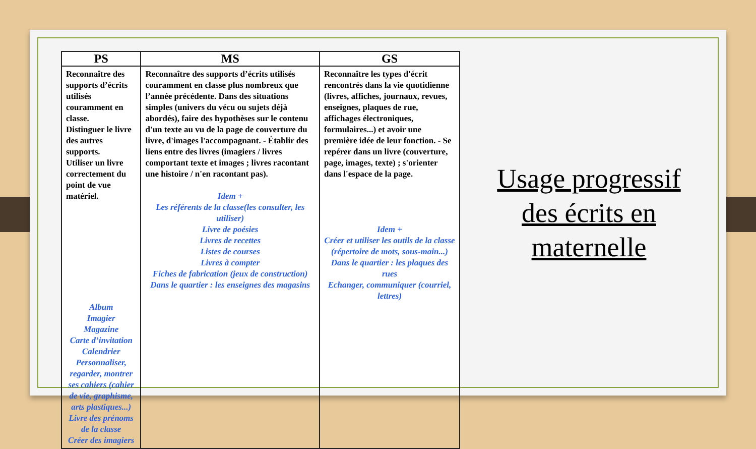| PS | MS | GS |
| --- | --- | --- |
| Reconnaître des supports d’écrits utilisés couramment en classe. Distinguer le livre des autres supports. Utiliser un livre correctement du point de vue matériel. Album Imagier Magazine Carte d’invitation Calendrier Personnaliser, regarder, montrer ses cahiers (cahier de vie, graphisme, arts plastiques...) Livre des prénoms de la classe Créer des imagiers | Reconnaître des supports d’écrits utilisés couramment en classe plus nombreux que l’année précédente. Dans des situations simples (univers du vécu ou sujets déjà abordés), faire des hypothèses sur le contenu d'un texte au vu de la page de couverture du livre, d'images l'accompagnant. - Établir des liens entre des livres (imagiers / livres comportant texte et images ; livres racontant une histoire / n'en racontant pas). Idem + Les référents de la classe(les consulter, les utiliser) Livre de poésies Livres de recettes Listes de courses Livres à compter Fiches de fabrication (jeux de construction) Dans le quartier : les enseignes des magasins | Reconnaître les types d'écrit rencontrés dans la vie quotidienne (livres, affiches, journaux, revues, enseignes, plaques de rue, affichages électroniques, formulaires...) et avoir une première idée de leur fonction. - Se repérer dans un livre (couverture, page, images, texte) ; s'orienter dans l'espace de la page. Idem + Créer et utiliser les outils de la classe (répertoire de mots, sous-main...) Dans le quartier : les plaques des rues Echanger, communiquer (courriel, lettres) |
Usage progressif
des écrits en
maternelle